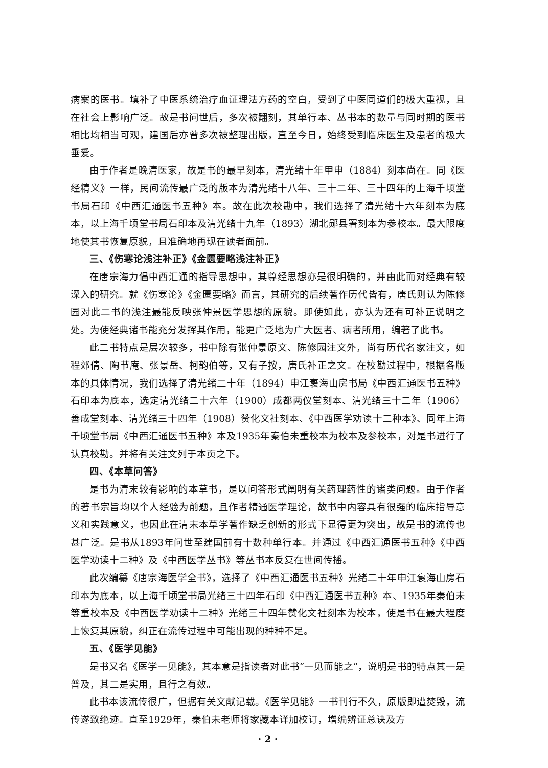病案的医书。填补了中医系统治疗血证理法方药的空白，受到了中医同道们的极大重视，且在社会上影响广泛。故是书问世后，多次被翻刻，其单行本、丛书本的数量与同时期的医书相比均相当可观，建国后亦曾多次被整理出版，直至今日，始终受到临床医生及患者的极大垂爱。
由于作者是晚清医家，故是书的最早刻本，清光绪十年甲申（1884）刻本尚在。同《医经精义》一样，民间流传最广泛的版本为清光绪十八年、三十二年、三十四年的上海千顷堂书局石印《中西汇通医书五种》本。故在此次校勘中，我们选择了清光绪十六年刻本为底本，以上海千顷堂书局石印本及清光绪十九年（1893）湖北郧县署刻本为参校本。最大限度地使其书恢复原貌，且准确地再现在读者面前。
三、《伤寒论浅注补正》《金匮要略浅注补正》
在唐宗海力倡中西汇通的指导思想中，其尊经思想亦是很明确的，并由此而对经典有较深入的研究。就《伤寒论》《金匮要略》而言，其研究的后续著作历代皆有，唐氏则认为陈修园对此二书的浅注最能反映张仲景医学思想的原貌。即使如此，亦认为还有可补正说明之处。为使经典诸书能充分发挥其作用，能更广泛地为广大医者、病者所用，编著了此书。
此二书特点是层次较多，书中除有张仲景原文、陈修园注文外，尚有历代名家注文，如程郊倩、陶节庵、张景岳、柯韵伯等，又有子按，唐氏补正之文。在校勘过程中，根据各版本的具体情况，我们选择了清光绪二十年（1894）申江袌海山房书局《中西汇通医书五种》石印本为底本，选定清光绪二十六年（1900）成都两仪堂刻本、清光绪三十二年（1906）善成堂刻本、清光绪三十四年（1908）赞化文社刻本、《中西医学劝读十二种本》、同年上海千顷堂书局《中西汇通医书五种》本及1935年秦伯未重校本为校本及参校本，对是书进行了认真校勘。并将有关注文列于本页之下。
四、《本草问答》
是书为清末较有影响的本草书，是以问答形式阐明有关药理药性的诸类问题。由于作者的著书宗旨均以个人经验为前题，且作者精通医学理论，故书中内容具有很强的临床指导意义和实践意义，也因此在清末本草学著作缺乏创新的形式下显得更为突出，故是书的流传也甚广泛。是书从1893年问世至建国前有十数种单行本。并通过《中西汇通医书五种》《中西医学劝读十二种》及《中西医学丛书》等丛书本反复在世间传播。
此次编纂《唐宗海医学全书》，选择了《中西汇通医书五种》光绪二十年申江袌海山房石印本为底本，以上海千顷堂书局光绪三十四年石印《中西汇通医书五种》本、1935年秦伯未等重校本及《中西医学劝读十二种》光绪三十四年赞化文社刻本为校本，使是书在最大程度上恢复其原貌，纠正在流传过程中可能出现的种种不足。
五、《医学见能》
是书又名《医学一见能》，其本意是指读者对此书“一见而能之”，说明是书的特点其一是普及，其二是实用，且行之有效。
此书本该流传很广，但据有关文献记载。《医学见能》一书刊行不久，原版即遭焚毁，流传遂致绝迹。直至1929年，秦伯未老师将家藏本详加校订，增编辨证总诀及方
· 2 ·